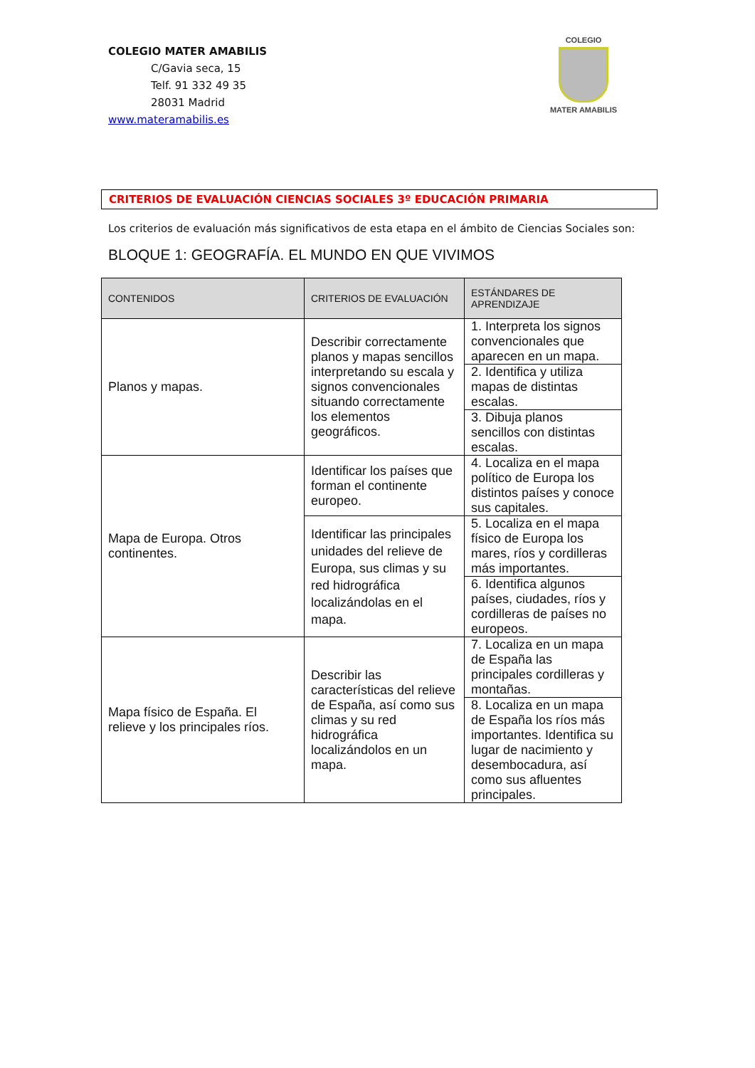COLEGIO MATER AMABILIS
C/Gavia seca, 15
Telf. 91 332 49 35
28031 Madrid
www.materamabilis.es
COLEGIO
MATER AMABILIS
CRITERIOS DE EVALUACIÓN CIENCIAS SOCIALES 3º EDUCACIÓN PRIMARIA
Los criterios de evaluación más significativos de esta etapa en el ámbito de Ciencias Sociales son:
BLOQUE 1: GEOGRAFÍA. EL MUNDO EN QUE VIVIMOS
| CONTENIDOS | CRITERIOS DE EVALUACIÓN | ESTÁNDARES DE APRENDIZAJE |
| --- | --- | --- |
| Planos y mapas. | Describir correctamente planos y mapas sencillos interpretando su escala y signos convencionales situando correctamente los elementos geográficos. | 1. Interpreta los signos convencionales que aparecen en un mapa. |
| | | 2. Identifica y utiliza mapas de distintas escalas. |
| | | 3. Dibuja planos sencillos con distintas escalas. |
| Mapa de Europa. Otros continentes. | Identificar los países que forman el continente europeo. | 4. Localiza en el mapa político de Europa los distintos países y conoce sus capitales. |
| | Identificar las principales unidades del relieve de Europa, sus climas y su red hidrográfica localizándolas en el mapa. | 5. Localiza en el mapa físico de Europa los mares, ríos y cordilleras más importantes. |
| | | 6. Identifica algunos países, ciudades, ríos y cordilleras de países no europeos. |
| Mapa físico de España. El relieve y los principales ríos. | Describir las características del relieve de España, así como sus climas y su red hidrográfica localizándolos en un mapa. | 7. Localiza en un mapa de España las principales cordilleras y montañas. |
| | | 8. Localiza en un mapa de España los ríos más importantes. Identifica su lugar de nacimiento y desembocadura, así como sus afluentes principales. |